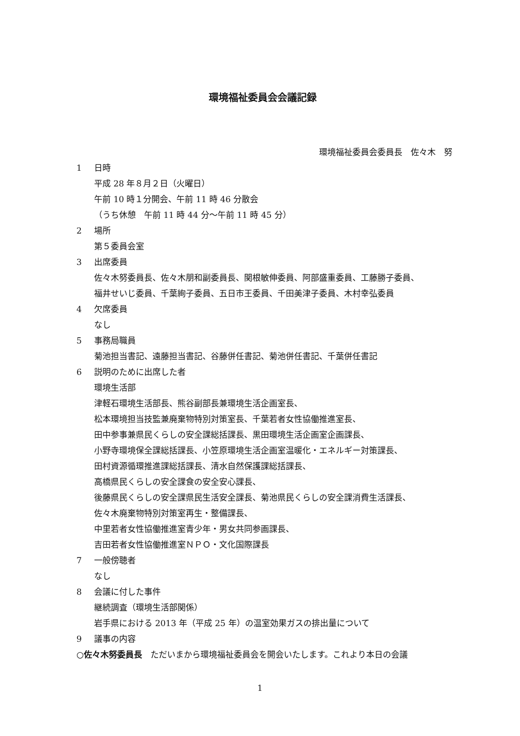環境福祉委員会会議記録
環境福祉委員会委員長　佐々木　努
1 日時
平成 28 年８月２日（火曜日）
午前 10 時１分開会、午前 11 時 46 分散会
（うち休憩　午前 11 時 44 分～午前 11 時 45 分）
2 場所
第５委員会室
3 出席委員
佐々木努委員長、佐々木朋和副委員長、関根敏伸委員、阿部盛重委員、工藤勝子委員、
福井せいじ委員、千葉絢子委員、五日市王委員、千田美津子委員、木村幸弘委員
4 欠席委員
なし
5 事務局職員
菊池担当書記、遠藤担当書記、谷藤併任書記、菊池併任書記、千葉併任書記
6 説明のために出席した者
環境生活部
津軽石環境生活部長、熊谷副部長兼環境生活企画室長、
松本環境担当技監兼廃棄物特別対策室長、千葉若者女性協働推進室長、
田中参事兼県民くらしの安全課総括課長、黒田環境生活企画室企画課長、
小野寺環境保全課総括課長、小笠原環境生活企画室温暖化・エネルギー対策課長、
田村資源循環推進課総括課長、清水自然保護課総括課長、
高橋県民くらしの安全課食の安全安心課長、
後藤県民くらしの安全課県民生活安全課長、菊池県民くらしの安全課消費生活課長、
佐々木廃棄物特別対策室再生・整備課長、
中里若者女性協働推進室青少年・男女共同参画課長、
吉田若者女性協働推進室ＮＰＯ・文化国際課長
7 一般傍聴者
なし
8 会議に付した事件
継続調査（環境生活部関係）
岩手県における 2013 年（平成 25 年）の温室効果ガスの排出量について
9 議事の内容
○佐々木努委員長　ただいまから環境福祉委員会を開会いたします。これより本日の会議
1